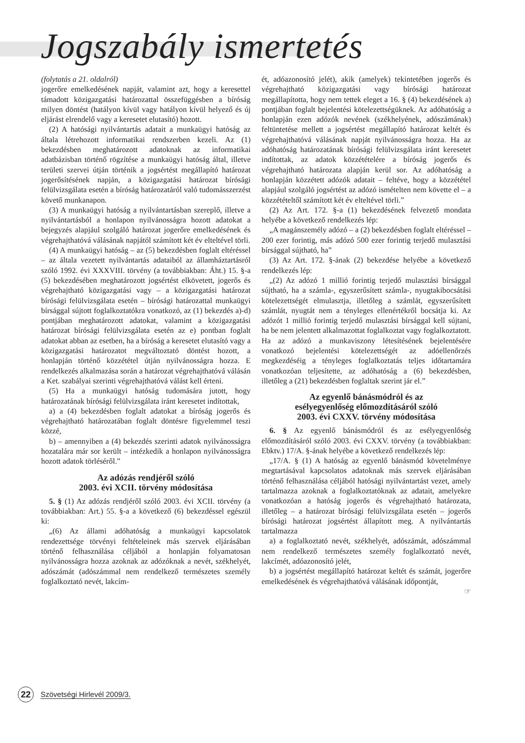Jogszabály ismertetés
(folytatás a 21. oldalról)
jogerőre emelkedésének napját, valamint azt, hogy a keresettel támadott közigazgatási határozattal összefüggésben a bíróság milyen döntést (hatályon kívül vagy hatályon kívül helyező és új eljárást elrendelő vagy a keresetet elutasító) hozott.
(2) A hatósági nyilvántartás adatait a munkaügyi hatóság az általa létrehozott informatikai rendszerben kezeli. Az (1) bekezdésben meghatározott adatoknak az informatikai adatbázisban történő rögzítése a munkaügyi hatóság által, illetve területi szervei útján történik a jogsértést megállapító határozat jogerősítésének napján, a közigazgatási határozat bírósági felülvizsgálata esetén a bíróság határozatáról való tudomásszerzést követő munkanapon.
(3) A munkaügyi hatóság a nyilvántartásban szereplő, illetve a nyilvántartásból a honlapon nyilvánosságra hozott adatokat a bejegyzés alapjául szolgáló határozat jogerőre emelkedésének és végrehajthatóvá válásának napjától számított két év elteltével törli.
(4) A munkaügyi hatóság – az (5) bekezdésben foglalt eltéréssel – az általa vezetett nyilvántartás adataiból az államháztartásról szóló 1992. évi XXXVIII. törvény (a továbbiakban: Áht.) 15. §-a (5) bekezdésében meghatározott jogsértést elkövetett, jogerős és végrehajtható közigazgatási vagy – a közigazgatási határozat bírósági felülvizsgálata esetén – bírósági határozattal munkaügyi bírsággal sújtott foglalkoztatókra vonatkozó, az (1) bekezdés a)-d) pontjában meghatározott adatokat, valamint a közigazgatási határozat bírósági felülvizsgálata esetén az e) pontban foglalt adatokat abban az esetben, ha a bíróság a keresetet elutasító vagy a közigazgatási határozatot megváltoztató döntést hozott, a honlapján történő közzététel útján nyilvánosságra hozza. E rendelkezés alkalmazása során a határozat végrehajthatóvá válásán a Ket. szabályai szerinti végrehajthatóvá válást kell érteni.
(5) Ha a munkaügyi hatóság tudomására jutott, hogy határozatának bírósági felülvizsgálata iránt keresetet indítottak,
a) a (4) bekezdésben foglalt adatokat a bíróság jogerős és végrehajtható határozatában foglalt döntésre figyelemmel teszi közzé,
b) – amennyiben a (4) bekezdés szerinti adatok nyilvánosságra hozatalára már sor került – intézkedik a honlapon nyilvánosságra hozott adatok törléséről.”
Az adózás rendjéről szóló
2003. évi XCII. törvény módosítása
5. § (1) Az adózás rendjéről szóló 2003. évi XCII. törvény (a továbbiakban: Art.) 55. §-a a következő (6) bekezdéssel egészül ki:
„(6) Az állami adóhatóság a munkaügyi kapcsolatok rendezettsége törvényi feltételeinek más szervek eljárásában történő felhasználása céljából a honlapján folyamatosan nyilvánosságra hozza azoknak az adózóknak a nevét, székhelyét, adószámát (adószámmal nem rendelkező természetes személy foglalkoztató nevét, lakcím-
ét, adóazonosító jelét), akik (amelyek) tekintetében jogerős és végrehajtható közigazgatási vagy bírósági határozat megállapította, hogy nem tettek eleget a 16. § (4) bekezdésének a) pontjában foglalt bejelentési kötelezettségüknek. Az adóhatóság a honlapján ezen adózók nevének (székhelyének, adószámának) feltüntetése mellett a jogsértést megállapító határozat keltét és végrehajthatóvá válásának napját nyilvánosságra hozza. Ha az adóhatóság határozatának bírósági felülvizsgálata iránt keresetet indítottak, az adatok közzétételére a bíróság jogerős és végrehajtható határozata alapján kerül sor. Az adóhatóság a honlapján közzétett adózók adatait – feltéve, hogy a közzététel alapjául szolgáló jogsértést az adózó ismételten nem követte el – a közzétételtől számított két év elteltével törli.”
(2) Az Art. 172. §-a (1) bekezdésének felvezető mondata helyébe a következő rendelkezés lép:
„A magánszemély adózó – a (2) bekezdésben foglalt eltéréssel – 200 ezer forintig, más adózó 500 ezer forintig terjedő mulasztási bírsággal sújtható, ha”
(3) Az Art. 172. §-ának (2) bekezdése helyébe a következő rendelkezés lép:
„(2) Az adózó 1 millió forintig terjedő mulasztási bírsággal sújtható, ha a számla-, egyszerűsített számla-, nyugtakibocsátási kötelezettségét elmulasztja, illetőleg a számlát, egyszerűsített számlát, nyugtát nem a tényleges ellenértékről bocsátja ki. Az adózót 1 millió forintig terjedő mulasztási bírsággal kell sújtani, ha be nem jelentett alkalmazottat foglalkoztat vagy foglalkoztatott. Ha az adózó a munkaviszony létesítésének bejelentésére vonatkozó bejelentési kötelezettségét az adóellenőrzés megkezdéséig a tényleges foglalkoztatás teljes időtartamára vonatkozóan teljesítette, az adóhatóság a (6) bekezdésben, illetőleg a (21) bekezdésben foglaltak szerint jár el.”
Az egyenlő bánásmódról és az
esélyegyenlőség előmozdításáról szóló
2003. évi CXXV. törvény módosítása
6. § Az egyenlő bánásmódról és az esélyegyenlőség előmozdításáról szóló 2003. évi CXXV. törvény (a továbbiakban: Ebktv.) 17/A. §-ának helyébe a következő rendelkezés lép:
„17/A. § (1) A hatóság az egyenlő bánásmód követelménye megtartásával kapcsolatos adatoknak más szervek eljárásában történő felhasználása céljából hatósági nyilvántartást vezet, amely tartalmazza azoknak a foglalkoztatóknak az adatait, amelyekre vonatkozóan a hatóság jogerős és végrehajtható határozata, illetőleg – a határozat bírósági felülvizsgálata esetén – jogerős bírósági határozat jogsértést állapított meg. A nyilvántartás tartalmazza
a) a foglalkoztató nevét, székhelyét, adószámát, adószámmal nem rendelkező természetes személy foglalkoztató nevét, lakcímét, adóazonosító jelét,
b) a jogsértést megállapító határozat keltét és számát, jogerőre emelkedésének és végrehajthatóvá válásának időpontját,
☞
22
Szövetségi Hirlevél 2009/3.